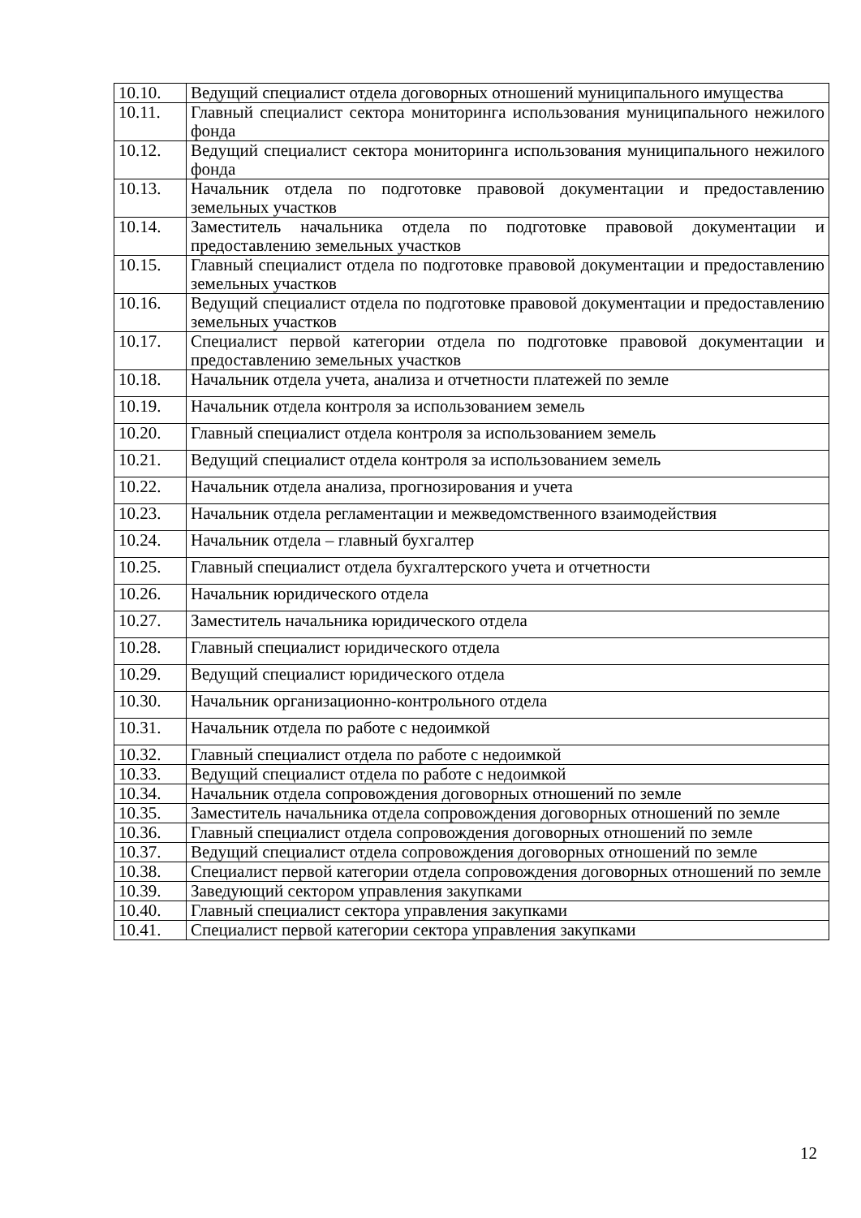| 10.10. | Ведущий специалист отдела договорных отношений муниципального имущества |
| 10.11. | Главный специалист сектора мониторинга использования муниципального нежилого фонда |
| 10.12. | Ведущий специалист сектора мониторинга использования муниципального нежилого фонда |
| 10.13. | Начальник отдела по подготовке правовой документации и предоставлению земельных участков |
| 10.14. | Заместитель начальника отдела по подготовке правовой документации и предоставлению земельных участков |
| 10.15. | Главный специалист отдела по подготовке правовой документации и предоставлению земельных участков |
| 10.16. | Ведущий специалист отдела по подготовке правовой документации и предоставлению земельных участков |
| 10.17. | Специалист первой категории отдела по подготовке правовой документации и предоставлению земельных участков |
| 10.18. | Начальник отдела учета, анализа и отчетности платежей по земле |
| 10.19. | Начальник отдела контроля за использованием земель |
| 10.20. | Главный специалист отдела контроля за использованием земель |
| 10.21. | Ведущий специалист отдела контроля за использованием земель |
| 10.22. | Начальник отдела анализа, прогнозирования и учета |
| 10.23. | Начальник отдела регламентации и межведомственного взаимодействия |
| 10.24. | Начальник отдела – главный бухгалтер |
| 10.25. | Главный специалист отдела бухгалтерского учета и отчетности |
| 10.26. | Начальник юридического отдела |
| 10.27. | Заместитель начальника юридического отдела |
| 10.28. | Главный специалист юридического отдела |
| 10.29. | Ведущий специалист юридического отдела |
| 10.30. | Начальник организационно-контрольного отдела |
| 10.31. | Начальник отдела по работе с недоимкой |
| 10.32. | Главный специалист отдела по работе с недоимкой |
| 10.33. | Ведущий специалист отдела по работе с недоимкой |
| 10.34. | Начальник отдела сопровождения договорных отношений по земле |
| 10.35. | Заместитель начальника отдела сопровождения договорных отношений по земле |
| 10.36. | Главный специалист отдела сопровождения договорных отношений по земле |
| 10.37. | Ведущий специалист отдела сопровождения договорных отношений по земле |
| 10.38. | Специалист первой категории отдела сопровождения договорных отношений по земле |
| 10.39. | Заведующий сектором управления закупками |
| 10.40. | Главный специалист сектора управления закупками |
| 10.41. | Специалист первой категории сектора управления закупками |
12